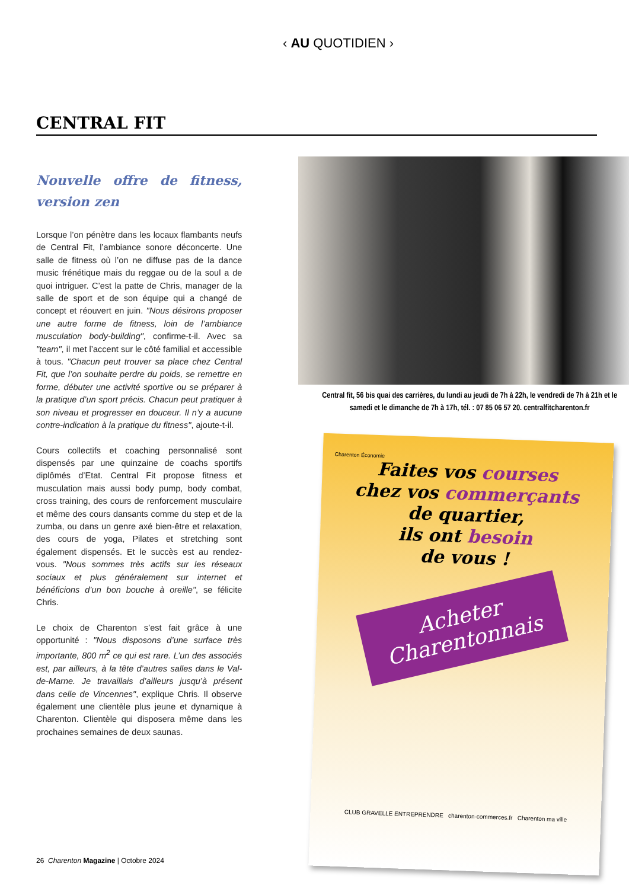‹ AU QUOTIDIEN ›
CENTRAL FIT
Nouvelle offre de fitness, version zen
Lorsque l’on pénètre dans les locaux flambants neufs de Central Fit, l’ambiance sonore déconcerte. Une salle de fitness où l’on ne diffuse pas de la dance music frénétique mais du reggae ou de la soul a de quoi intriguer. C’est la patte de Chris, manager de la salle de sport et de son équipe qui a changé de concept et réouvert en juin. "Nous désirons proposer une autre forme de fitness, loin de l’ambiance musculation body-building", confirme-t-il. Avec sa "team", il met l’accent sur le côté familial et accessible à tous. "Chacun peut trouver sa place chez Central Fit, que l’on souhaite perdre du poids, se remettre en forme, débuter une activité sportive ou se préparer à la pratique d’un sport précis. Chacun peut pratiquer à son niveau et progresser en douceur. Il n’y a aucune contre-indication à la pratique du fitness", ajoute-t-il.
Cours collectifs et coaching personnalisé sont dispensés par une quinzaine de coachs sportifs diplômés d’Etat. Central Fit propose fitness et musculation mais aussi body pump, body combat, cross training, des cours de renforcement musculaire et même des cours dansants comme du step et de la zumba, ou dans un genre axé bien-être et relaxation, des cours de yoga, Pilates et stretching sont également dispensés. Et le succès est au rendez-vous. "Nous sommes très actifs sur les réseaux sociaux et plus généralement sur internet et bénéficions d’un bon bouche à oreille", se félicite Chris.
Le choix de Charenton s’est fait grâce à une opportunité : "Nous disposons d’une surface très importante, 800 m<sup>2</sup> ce qui est rare. L’un des associés est, par ailleurs, à la tête d’autres salles dans le Val-de-Marne. Je travaillais d’ailleurs jusqu’à présent dans celle de Vincennes", explique Chris. Il observe également une clientèle plus jeune et dynamique à Charenton. Clientèle qui disposera même dans les prochaines semaines de deux saunas.
Central fit, 56 bis quai des carrières, du lundi au jeudi de 7h à 22h, le vendredi de 7h à 21h et le samedi et le dimanche de 7h à 17h, tél. : 07 85 06 57 20. centralfitcharenton.fr
Charenton Économie
Faites vos courses
chez vos commerçants
de quartier,
ils ont besoin
de vous !
Acheter Charentonnais
CLUB GRAVELLE ENTREPRENDRE charenton-commerces.fr Charenton ma ville
26 Charenton Magazine | Octobre 2024